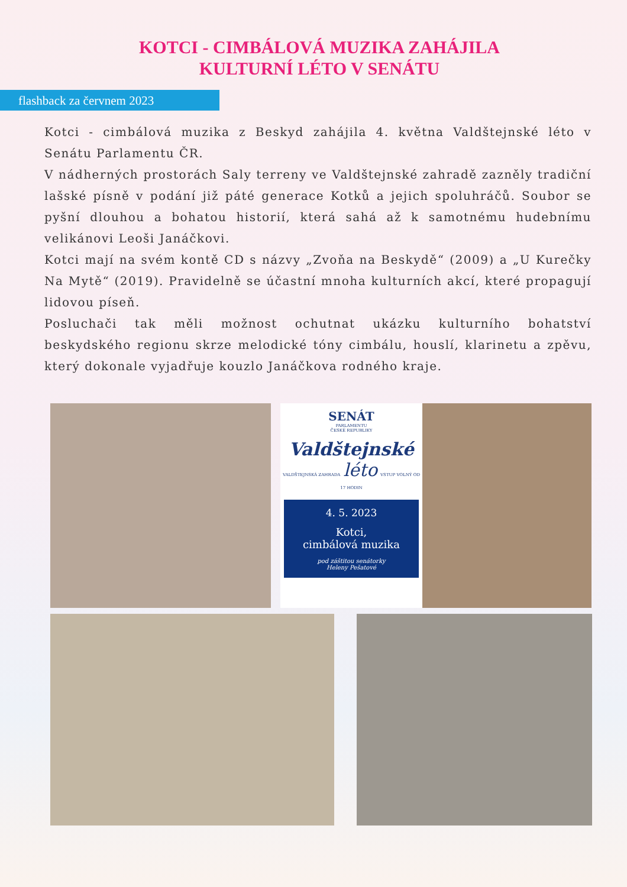KOTCI - CIMBÁLOVÁ MUZIKA ZAHÁJILA KULTURNÍ LÉTO V SENÁTU
flashback za červnem 2023
Kotci - cimbálová muzika z Beskyd zahájila 4. května Valdštejnské léto v Senátu Parlamentu ČR.
V nádherných prostorách Saly terreny ve Valdštejnské zahradě zazněly tradiční lašské písně v podání již páté generace Kotků a jejich spoluhráčů. Soubor se pyšní dlouhou a bohatou historií, která sahá až k samotnému hudebnímu velikánovi Leoši Janáčkovi.
Kotci mají na svém kontě CD s názvy „Zvoňa na Beskydě“ (2009) a „U Kurečky Na Mytě“ (2019). Pravidelně se účastní mnoha kulturních akcí, které propagují lidovou píseň.
Posluchači tak měli možnost ochutnat ukázku kulturního bohatství beskydského regionu skrze melodické tóny cimbálu, houslí, klarinetu a zpěvu, který dokonale vyjadřuje kouzlo Janáčkova rodného kraje.
SENÁT
PARLAMENTU
ČESKÉ REPUBLIKY
Valdštejnské
VALDŠTEJNSKÁ ZAHRADA léto VSTUP VOLNÝ OD 17 HODIN
4. 5. 2023
Kotci,
cimbálová muzika
pod záštitou senátorky
Heleny Pešatové